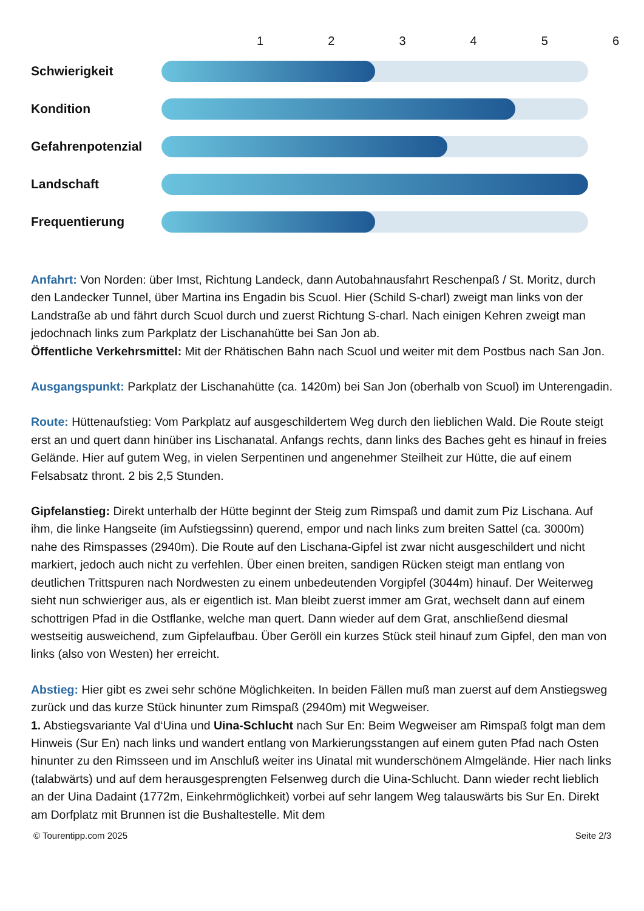123456
Schwierigkeit
Kondition
Gefahrenpotenzial
Landschaft
Frequentierung
Anfahrt: Von Norden: über Imst, Richtung Landeck, dann Autobahnausfahrt Reschenpaß / St. Moritz, durch den Landecker Tunnel, über Martina ins Engadin bis Scuol. Hier (Schild S-charl) zweigt man links von der Landstraße ab und fährt durch Scuol durch und zuerst Richtung S-charl. Nach einigen Kehren zweigt man jedochnach links zum Parkplatz der Lischanahütte bei San Jon ab.
Öffentliche Verkehrsmittel: Mit der Rhätischen Bahn nach Scuol und weiter mit dem Postbus nach San Jon.
Ausgangspunkt: Parkplatz der Lischanahütte (ca. 1420m) bei San Jon (oberhalb von Scuol) im Unterengadin.
Route: Hüttenaufstieg: Vom Parkplatz auf ausgeschildertem Weg durch den lieblichen Wald. Die Route steigt erst an und quert dann hinüber ins Lischanatal. Anfangs rechts, dann links des Baches geht es hinauf in freies Gelände. Hier auf gutem Weg, in vielen Serpentinen und angenehmer Steilheit zur Hütte, die auf einem Felsabsatz thront. 2 bis 2,5 Stunden.
Gipfelanstieg: Direkt unterhalb der Hütte beginnt der Steig zum Rimspaß und damit zum Piz Lischana. Auf ihm, die linke Hangseite (im Aufstiegssinn) querend, empor und nach links zum breiten Sattel (ca. 3000m) nahe des Rimspasses (2940m). Die Route auf den Lischana-Gipfel ist zwar nicht ausgeschildert und nicht markiert, jedoch auch nicht zu verfehlen. Über einen breiten, sandigen Rücken steigt man entlang von deutlichen Trittspuren nach Nordwesten zu einem unbedeutenden Vorgipfel (3044m) hinauf. Der Weiterweg sieht nun schwieriger aus, als er eigentlich ist. Man bleibt zuerst immer am Grat, wechselt dann auf einem schottrigen Pfad in die Ostflanke, welche man quert. Dann wieder auf dem Grat, anschließend diesmal westseitig ausweichend, zum Gipfelaufbau. Über Geröll ein kurzes Stück steil hinauf zum Gipfel, den man von links (also von Westen) her erreicht.
Abstieg: Hier gibt es zwei sehr schöne Möglichkeiten. In beiden Fällen muß man zuerst auf dem Anstiegsweg zurück und das kurze Stück hinunter zum Rimspaß (2940m) mit Wegweiser.
1. Abstiegsvariante Val d‘Uina und Uina-Schlucht nach Sur En: Beim Wegweiser am Rimspaß folgt man dem Hinweis (Sur En) nach links und wandert entlang von Markierungsstangen auf einem guten Pfad nach Osten hinunter zu den Rimsseen und im Anschluß weiter ins Uinatal mit wunderschönem Almgelände. Hier nach links (talabwärts) und auf dem herausgesprengten Felsenweg durch die Uina-Schlucht. Dann wieder recht lieblich an der Uina Dadaint (1772m, Einkehrmöglichkeit) vorbei auf sehr langem Weg talauswärts bis Sur En. Direkt am Dorfplatz mit Brunnen ist die Bushaltestelle. Mit dem
© Tourentipp.com 2025 Seite 2/3